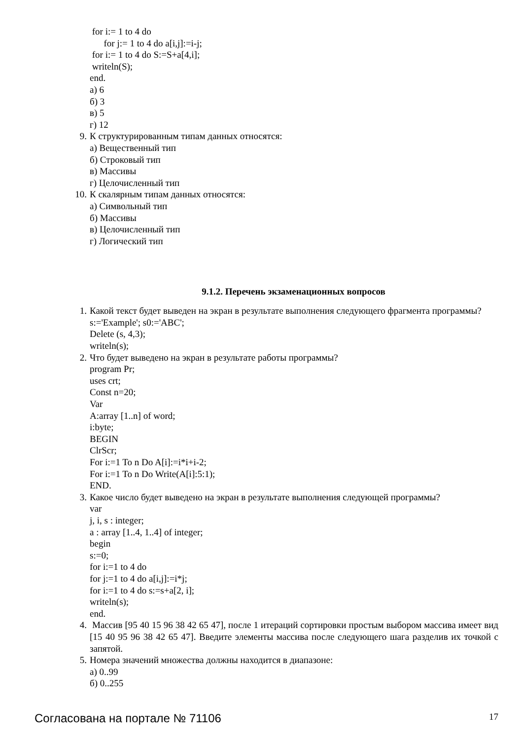for i:= 1 to 4 do
for j:= 1 to 4 do a[i,j]:=i-j;
for i:= 1 to 4 do S:=S+a[4,i];
writeln(S);
end.
а) 6
б) 3
в) 5
г) 12
9. К структурированным типам данных относятся:
а) Вещественный тип
б) Строковый тип
в) Массивы
г) Целочисленный тип
10. К скалярным типам данных относятся:
а) Символьный тип
б) Массивы
в) Целочисленный тип
г) Логический тип
9.1.2. Перечень экзаменационных вопросов
1. Какой текст будет выведен на экран в результате выполнения следующего фрагмента программы?
s:='Example'; s0:='ABC';
Delete (s, 4,3);
writeln(s);
2. Что будет выведено на экран в результате работы программы?
program Pr;
uses crt;
Const n=20;
Var
A:array [1..n] of word;
i:byte;
BEGIN
ClrScr;
For i:=1 To n Do A[i]:=i*i+i-2;
For i:=1 To n Do Write(A[i]:5:1);
END.
3. Какое число будет выведено на экран в результате выполнения следующей программы?
var
j, i, s : integer;
a : array [1..4, 1..4] of integer;
begin
s:=0;
for i:=1 to 4 do
for j:=1 to 4 do a[i,j]:=i*j;
for i:=1 to 4 do s:=s+a[2, i];
writeln(s);
end.
4. Массив [95 40 15 96 38 42 65 47], после 1 итераций сортировки простым выбором массива имеет вид [15 40 95 96 38 42 65 47]. Введите элементы массива после следующего шага разделив их точкой с запятой.
5. Номера значений множества должны находится в диапазоне:
а) 0..99
б) 0..255
Согласована на портале № 71106 17